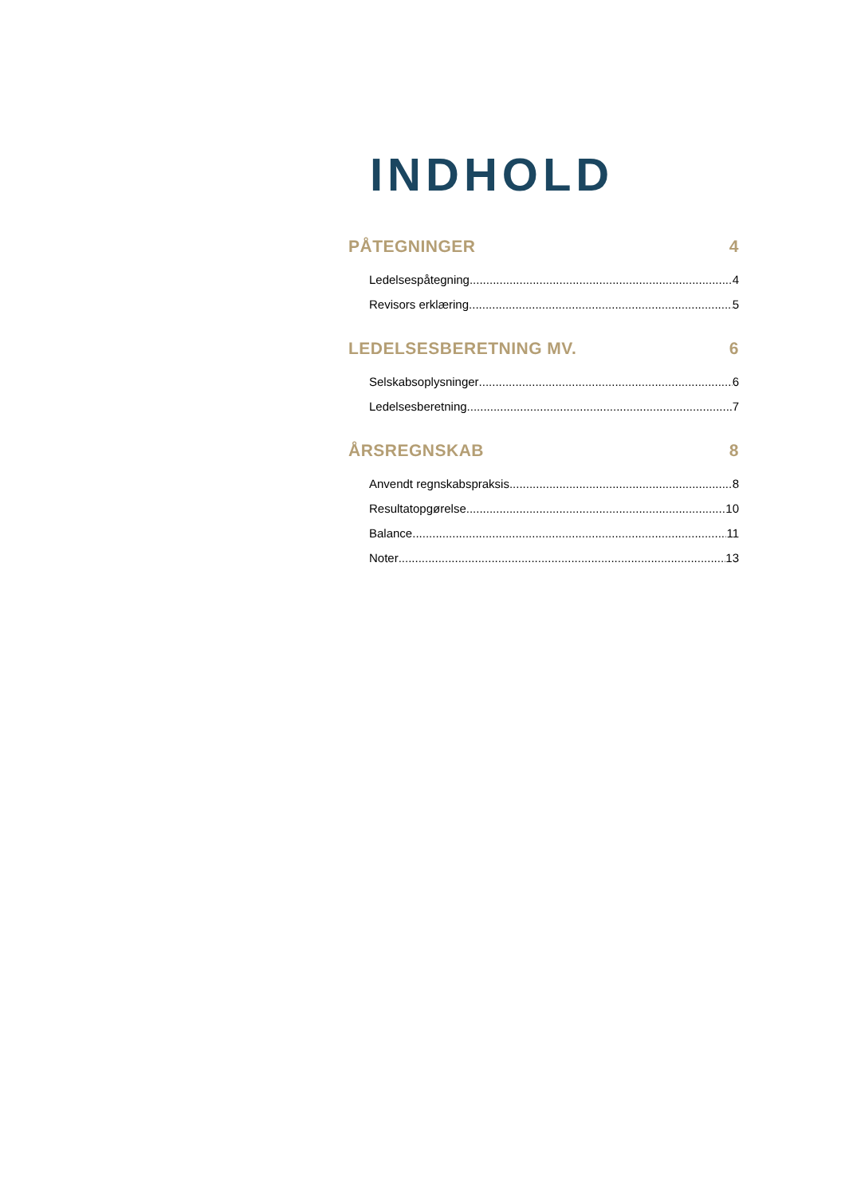INDHOLD
PÅTEGNINGER 4
Ledelsespåtegning 4
Revisors erklæring 5
LEDELSESBERETNING MV. 6
Selskabsoplysninger 6
Ledelsesberetning 7
ÅRSREGNSKAB 8
Anvendt regnskabspraksis 8
Resultatopgørelse 10
Balance 11
Noter 13